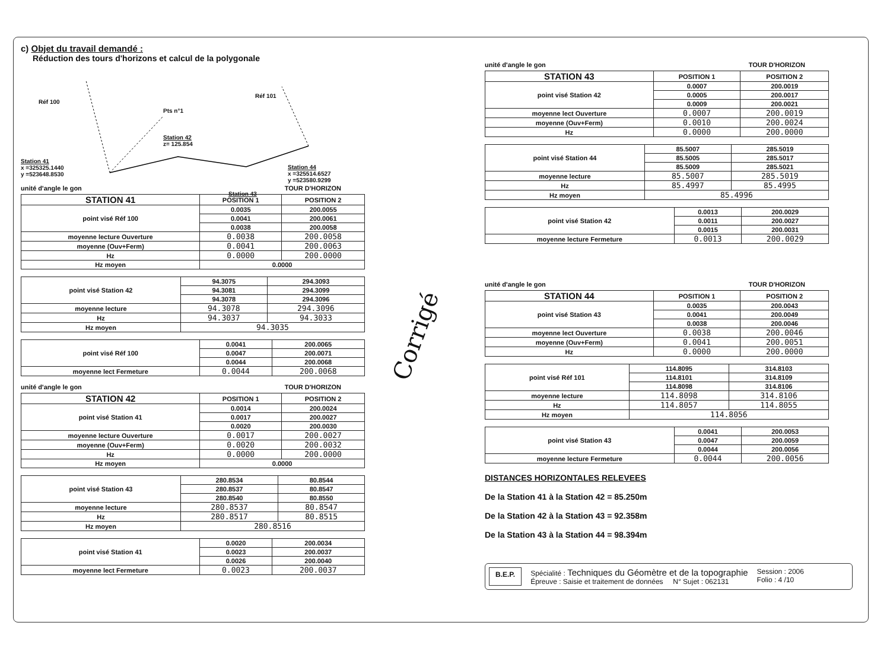c) Objet du travail demandé :
Réduction des tours d'horizons et calcul de la polygonale
Réf 100
Pts n°1
Réf 101
Station 42
z= 125.854
Station 41
x =325325.1440
y =523648.8530
Station 43
Station 44
x =325514.6527
y =523580.9299
unité d'angle le gon TOUR D'HORIZON
| STATION 41 | POSITION 1 | POSITION 2 |
| point visé Réf 100 | 0.0035 | 200.0055 |
| | 0.0041 | 200.0061 |
| | 0.0038 | 200.0058 |
| moyenne lecture Ouverture | 0.0038 | 200.0058 |
| moyenne (Ouv+Ferm) | 0.0041 | 200.0063 |
| Hz | 0.0000 | 200.0000 |
| Hz moyen | 0.0000 | |
| point visé Station 42 | 94.3075 | 294.3093 |
| | 94.3081 | 294.3099 |
| | 94.3078 | 294.3096 |
| moyenne lecture | 94.3078 | 294.3096 |
| Hz | 94.3037 | 94.3033 |
| Hz moyen | 94.3035 | |
| point visé Réf 100 | 0.0041 | 200.0065 |
| | 0.0047 | 200.0071 |
| | 0.0044 | 200.0068 |
| moyenne lect Fermeture | 0.0044 | 200.0068 |
unité d'angle le gon TOUR D'HORIZON
| STATION 42 | POSITION 1 | POSITION 2 |
| point visé Station 41 | 0.0014 | 200.0024 |
| | 0.0017 | 200.0027 |
| | 0.0020 | 200.0030 |
| moyenne lecture Ouverture | 0.0017 | 200.0027 |
| moyenne (Ouv+Ferm) | 0.0020 | 200.0032 |
| Hz | 0.0000 | 200.0000 |
| Hz moyen | 0.0000 | |
| point visé Station 43 | 280.8534 | 80.8544 |
| | 280.8537 | 80.8547 |
| | 280.8540 | 80.8550 |
| moyenne lecture | 280.8537 | 80.8547 |
| Hz | 280.8517 | 80.8515 |
| Hz moyen | 280.8516 | |
| point visé Station 41 | 0.0020 | 200.0034 |
| | 0.0023 | 200.0037 |
| | 0.0026 | 200.0040 |
| moyenne lect Fermeture | 0.0023 | 200.0037 |
unité d'angle le gon TOUR D'HORIZON
| STATION 43 | POSITION 1 | POSITION 2 |
| point visé Station 42 | 0.0007 | 200.0019 |
| | 0.0005 | 200.0017 |
| | 0.0009 | 200.0021 |
| moyenne lect Ouverture | 0.0007 | 200.0019 |
| moyenne (Ouv+Ferm) | 0.0010 | 200.0024 |
| Hz | 0.0000 | 200.0000 |
| point visé Station 44 | 85.5007 | 285.5019 |
| | 85.5005 | 285.5017 |
| | 85.5009 | 285.5021 |
| moyenne lecture | 85.5007 | 285.5019 |
| Hz | 85.4997 | 85.4995 |
| Hz moyen | 85.4996 | |
| point visé Station 42 | 0.0013 | 200.0029 |
| | 0.0011 | 200.0027 |
| | 0.0015 | 200.0031 |
| moyenne lecture Fermeture | 0.0013 | 200.0029 |
unité d'angle le gon TOUR D'HORIZON
| STATION 44 | POSITION 1 | POSITION 2 |
| point visé Station 43 | 0.0035 | 200.0043 |
| | 0.0041 | 200.0049 |
| | 0.0038 | 200.0046 |
| moyenne lect Ouverture | 0.0038 | 200.0046 |
| moyenne (Ouv+Ferm) | 0.0041 | 200.0051 |
| Hz | 0.0000 | 200.0000 |
| point visé Réf 101 | 114.8095 | 314.8103 |
| | 114.8101 | 314.8109 |
| | 114.8098 | 314.8106 |
| moyenne lecture | 114.8098 | 314.8106 |
| Hz | 114.8057 | 114.8055 |
| Hz moyen | 114.8056 | |
| point visé Station 43 | 0.0041 | 200.0053 |
| | 0.0047 | 200.0059 |
| | 0.0044 | 200.0056 |
| moyenne lecture Fermeture | 0.0044 | 200.0056 |
DISTANCES HORIZONTALES RELEVEES
De la Station 41 à la Station 42 = 85.250m
De la Station 42 à la Station 43 = 92.358m
De la Station 43 à la Station 44 = 98.394m
B.E.P.
Spécialité : Techniques du Géomètre et de la topographie
Épreuve : Saisie et traitement de données N° Sujet : 062131
Session : 2006
Folio : 4 /10
Corrigé